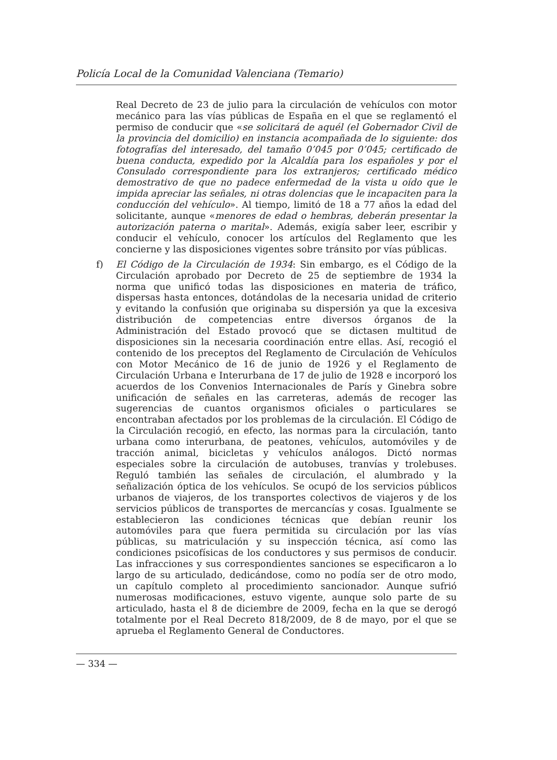Policía Local de la Comunidad Valenciana (Temario)
Real Decreto de 23 de julio para la circulación de vehículos con motor mecánico para las vías públicas de España en el que se reglamentó el permiso de conducir que «se solicitará de aquél (el Gobernador Civil de la provincia del domicilio) en instancia acompañada de lo siguiente: dos fotografías del interesado, del tamaño 0’045 por 0’045; certificado de buena conducta, expedido por la Alcaldía para los españoles y por el Consulado correspondiente para los extranjeros; certificado médico demostrativo de que no padece enfermedad de la vista u oído que le impida apreciar las señales, ni otras dolencias que le incapaciten para la conducción del vehículo». Al tiempo, limitó de 18 a 77 años la edad del solicitante, aunque «menores de edad o hembras, deberán presentar la autorización paterna o marital». Además, exigía saber leer, escribir y conducir el vehículo, conocer los artículos del Reglamento que les concierne y las disposiciones vigentes sobre tránsito por vías públicas.
f) El Código de la Circulación de 1934: Sin embargo, es el Código de la Circulación aprobado por Decreto de 25 de septiembre de 1934 la norma que unificó todas las disposiciones en materia de tráfico, dispersas hasta entonces, dotándolas de la necesaria unidad de criterio y evitando la confusión que originaba su dispersión ya que la excesiva distribución de competencias entre diversos órganos de la Administración del Estado provocó que se dictasen multitud de disposiciones sin la necesaria coordinación entre ellas. Así, recogió el contenido de los preceptos del Reglamento de Circulación de Vehículos con Motor Mecánico de 16 de junio de 1926 y el Reglamento de Circulación Urbana e Interurbana de 17 de julio de 1928 e incorporó los acuerdos de los Convenios Internacionales de París y Ginebra sobre unificación de señales en las carreteras, además de recoger las sugerencias de cuantos organismos oficiales o particulares se encontraban afectados por los problemas de la circulación. El Código de la Circulación recogió, en efecto, las normas para la circulación, tanto urbana como interurbana, de peatones, vehículos, automóviles y de tracción animal, bicicletas y vehículos análogos. Dictó normas especiales sobre la circulación de autobuses, tranvías y trolebuses. Reguló también las señales de circulación, el alumbrado y la señalización óptica de los vehículos. Se ocupó de los servicios públicos urbanos de viajeros, de los transportes colectivos de viajeros y de los servicios públicos de transportes de mercancías y cosas. Igualmente se establecieron las condiciones técnicas que debían reunir los automóviles para que fuera permitida su circulación por las vías públicas, su matriculación y su inspección técnica, así como las condiciones psicofísicas de los conductores y sus permisos de conducir. Las infracciones y sus correspondientes sanciones se especificaron a lo largo de su articulado, dedicándose, como no podía ser de otro modo, un capítulo completo al procedimiento sancionador. Aunque sufrió numerosas modificaciones, estuvo vigente, aunque solo parte de su articulado, hasta el 8 de diciembre de 2009, fecha en la que se derogó totalmente por el Real Decreto 818/2009, de 8 de mayo, por el que se aprueba el Reglamento General de Conductores.
— 334 —